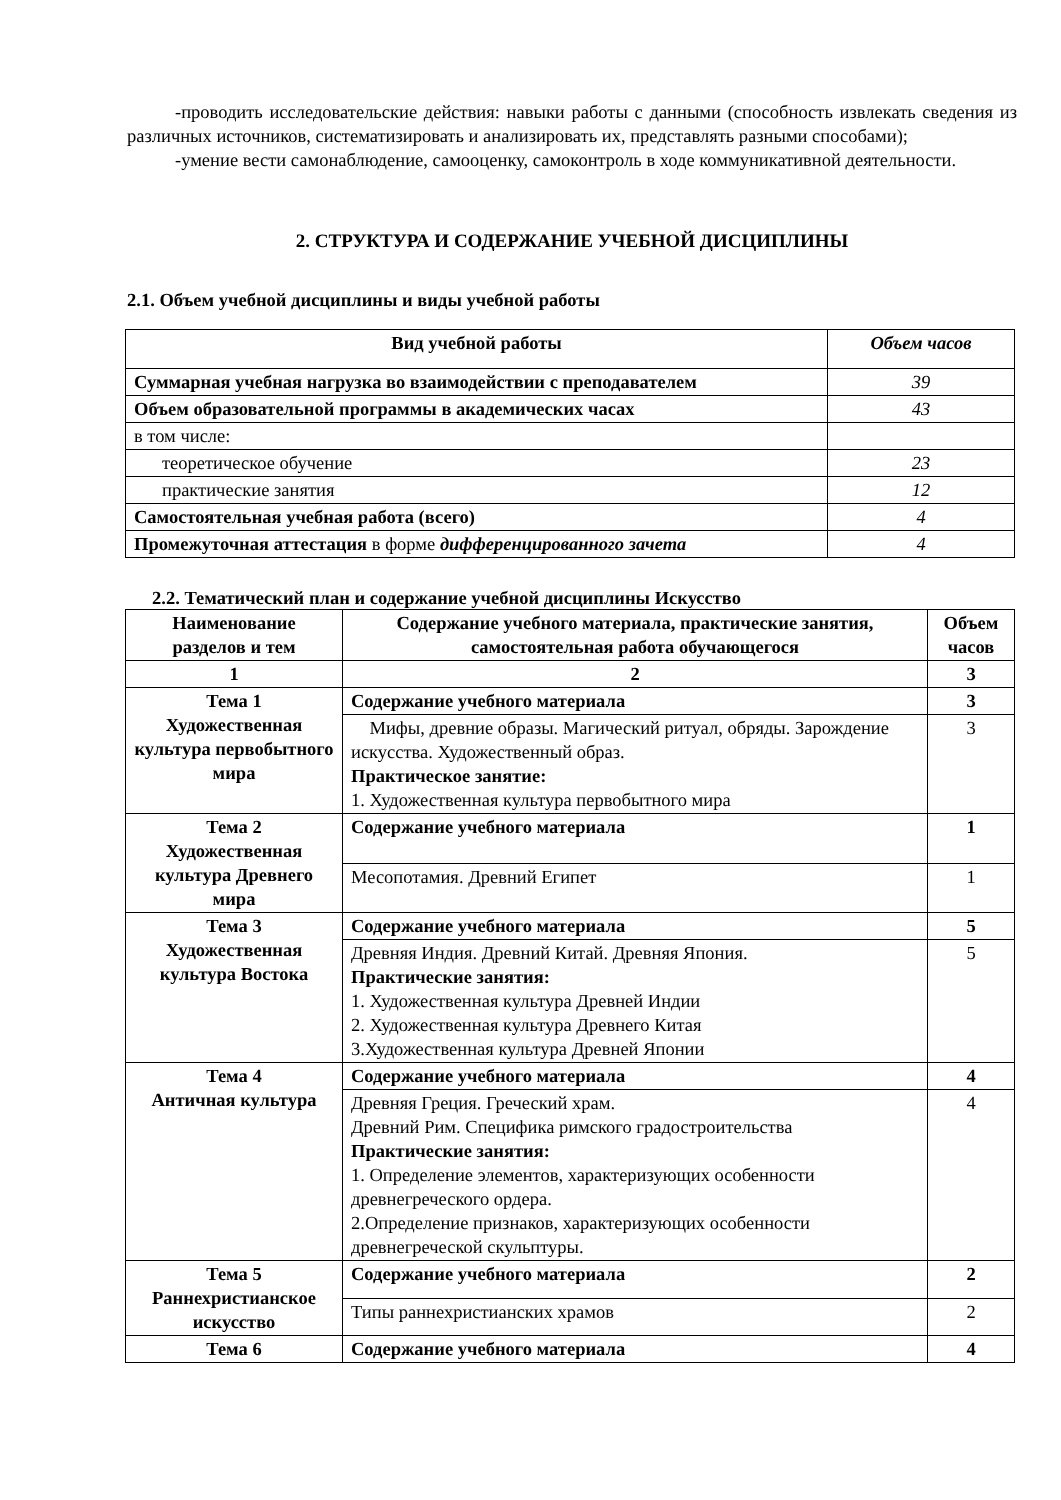-проводить исследовательские действия: навыки работы с данными (способность извлекать сведения из различных источников, систематизировать и анализировать их, представлять разными способами);
-умение вести самонаблюдение, самооценку, самоконтроль в ходе коммуникативной деятельности.
2. СТРУКТУРА И СОДЕРЖАНИЕ УЧЕБНОЙ ДИСЦИПЛИНЫ
2.1. Объем учебной дисциплины и виды учебной работы
| Вид учебной работы | Объем часов |
| --- | --- |
| Суммарная учебная нагрузка во взаимодействии с преподавателем | 39 |
| Объем образовательной программы в академических часах | 43 |
| в том числе: | |
| теоретическое обучение | 23 |
| практические занятия | 12 |
| Самостоятельная учебная работа (всего) | 4 |
| Промежуточная аттестация в форме дифференцированного зачета | 4 |
2.2. Тематический план и содержание учебной дисциплины Искусство
| Наименование разделов и тем | Содержание учебного материала, практические занятия, самостоятельная работа обучающегося | Объем часов |
| --- | --- | --- |
| 1 | 2 | 3 |
| Тема 1 Художественная культура первобытного мира | Содержание учебного материала | 3 |
| | Мифы, древние образы. Магический ритуал, обряды. Зарождение искусства. Художественный образ. Практическое занятие: 1. Художественная культура первобытного мира | 3 |
| Тема 2 Художественная культура Древнего мира | Содержание учебного материала | 1 |
| | Месопотамия. Древний Египет | 1 |
| Тема 3 Художественная культура Востока | Содержание учебного материала | 5 |
| | Древняя Индия. Древний Китай. Древняя Япония. Практические занятия: 1. Художественная культура Древней Индии 2. Художественная культура Древнего Китая 3.Художественная культура Древней Японии | 5 |
| Тема 4 Античная культура | Содержание учебного материала | 4 |
| | Древняя Греция. Греческий храм. Древний Рим. Специфика римского градостроительства Практические занятия: 1. Определение элементов, характеризующих особенности древнегреческого ордера. 2.Определение признаков, характеризующих особенности древнегреческой скульптуры. | 4 |
| Тема 5 Раннехристианское искусство | Содержание учебного материала | 2 |
| | Типы раннехристианских храмов | 2 |
| Тема 6 | Содержание учебного материала | 4 |